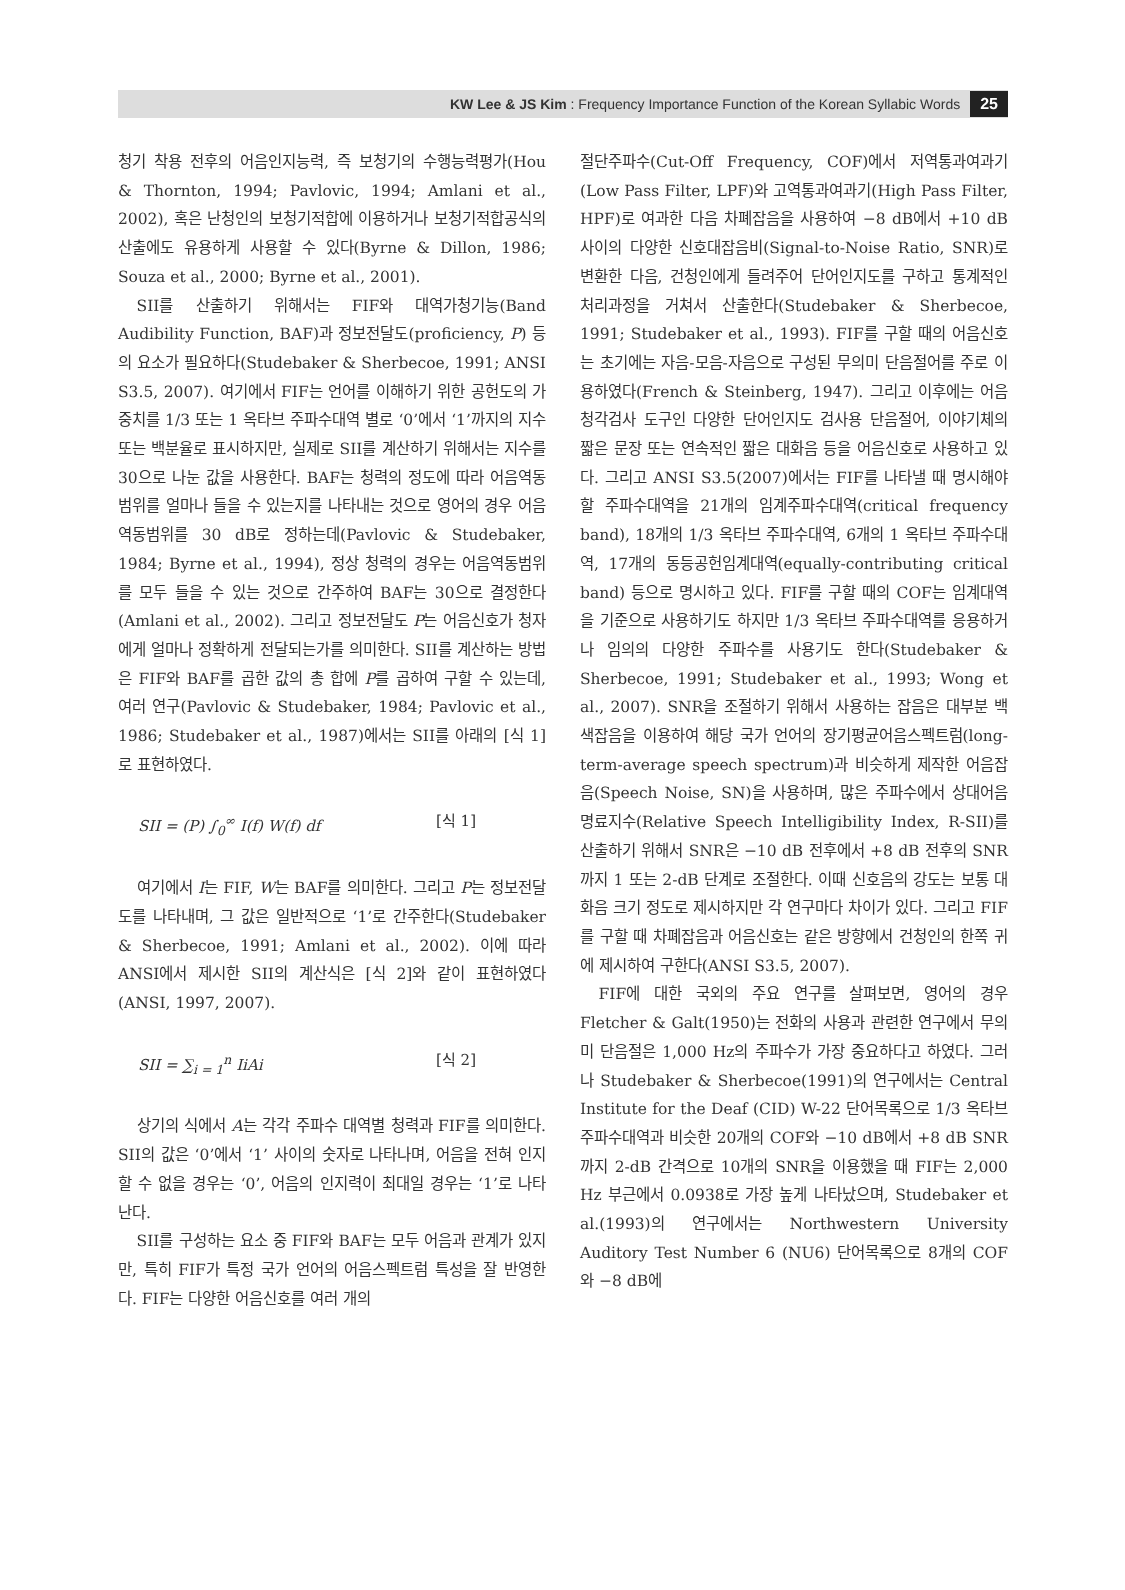KW Lee & JS Kim : Frequency Importance Function of the Korean Syllabic Words 25
청기 착용 전후의 어음인지능력, 즉 보청기의 수행능력평가(Hou & Thornton, 1994; Pavlovic, 1994; Amlani et al., 2002), 혹은 난청인의 보청기적합에 이용하거나 보청기적합공식의 산출에도 유용하게 사용할 수 있다(Byrne & Dillon, 1986; Souza et al., 2000; Byrne et al., 2001).
SII를 산출하기 위해서는 FIF와 대역가청기능(Band Audibility Function, BAF)과 정보전달도(proficiency, P) 등의 요소가 필요하다(Studebaker & Sherbecoe, 1991; ANSI S3.5, 2007). 여기에서 FIF는 언어를 이해하기 위한 공헌도의 가중치를 1/3 또는 1 옥타브 주파수대역 별로 ‘0’에서 ‘1’까지의 지수 또는 백분율로 표시하지만, 실제로 SII를 계산하기 위해서는 지수를 30으로 나눈 값을 사용한다. BAF는 청력의 정도에 따라 어음역동범위를 얼마나 들을 수 있는지를 나타내는 것으로 영어의 경우 어음역동범위를 30 dB로 정하는데(Pavlovic & Studebaker, 1984; Byrne et al., 1994), 정상 청력의 경우는 어음역동범위를 모두 들을 수 있는 것으로 간주하여 BAF는 30으로 결정한다(Amlani et al., 2002). 그리고 정보전달도 P는 어음신호가 청자에게 얼마나 정확하게 전달되는가를 의미한다. SII를 계산하는 방법은 FIF와 BAF를 곱한 값의 총 합에 P를 곱하여 구할 수 있는데, 여러 연구(Pavlovic & Studebaker, 1984; Pavlovic et al., 1986; Studebaker et al., 1987)에서는 SII를 아래의 [식 1]로 표현하였다.
SII = (P) ∫<sub>0</sub><sup>∞</sup> I(f) W(f) df [식 1]
여기에서 I는 FIF, W는 BAF를 의미한다. 그리고 P는 정보전달도를 나타내며, 그 값은 일반적으로 ‘1’로 간주한다(Studebaker & Sherbecoe, 1991; Amlani et al., 2002). 이에 따라 ANSI에서 제시한 SII의 계산식은 [식 2]와 같이 표현하였다(ANSI, 1997, 2007).
SII = ∑<sub>i = 1</sub><sup>n</sup> IiAi [식 2]
상기의 식에서 A는 각각 주파수 대역별 청력과 FIF를 의미한다. SII의 값은 ‘0’에서 ‘1’ 사이의 숫자로 나타나며, 어음을 전혀 인지할 수 없을 경우는 ‘0’, 어음의 인지력이 최대일 경우는 ‘1’로 나타난다.
SII를 구성하는 요소 중 FIF와 BAF는 모두 어음과 관계가 있지만, 특히 FIF가 특정 국가 언어의 어음스펙트럼 특성을 잘 반영한다. FIF는 다양한 어음신호를 여러 개의
절단주파수(Cut-Off Frequency, COF)에서 저역통과여과기(Low Pass Filter, LPF)와 고역통과여과기(High Pass Filter, HPF)로 여과한 다음 차폐잡음을 사용하여 −8 dB에서 +10 dB 사이의 다양한 신호대잡음비(Signal-to-Noise Ratio, SNR)로 변환한 다음, 건청인에게 들려주어 단어인지도를 구하고 통계적인 처리과정을 거쳐서 산출한다(Studebaker & Sherbecoe, 1991; Studebaker et al., 1993). FIF를 구할 때의 어음신호는 초기에는 자음-모음-자음으로 구성된 무의미 단음절어를 주로 이용하였다(French & Steinberg, 1947). 그리고 이후에는 어음청각검사 도구인 다양한 단어인지도 검사용 단음절어, 이야기체의 짧은 문장 또는 연속적인 짧은 대화음 등을 어음신호로 사용하고 있다. 그리고 ANSI S3.5(2007)에서는 FIF를 나타낼 때 명시해야 할 주파수대역을 21개의 임계주파수대역(critical frequency band), 18개의 1/3 옥타브 주파수대역, 6개의 1 옥타브 주파수대역, 17개의 동등공헌임계대역(equally-contributing critical band) 등으로 명시하고 있다. FIF를 구할 때의 COF는 임계대역을 기준으로 사용하기도 하지만 1/3 옥타브 주파수대역를 응용하거나 임의의 다양한 주파수를 사용기도 한다(Studebaker & Sherbecoe, 1991; Studebaker et al., 1993; Wong et al., 2007). SNR을 조절하기 위해서 사용하는 잡음은 대부분 백색잡음을 이용하여 해당 국가 언어의 장기평균어음스펙트럼(long-term-average speech spectrum)과 비슷하게 제작한 어음잡음(Speech Noise, SN)을 사용하며, 많은 주파수에서 상대어음명료지수(Relative Speech Intelligibility Index, R-SII)를 산출하기 위해서 SNR은 −10 dB 전후에서 +8 dB 전후의 SNR까지 1 또는 2-dB 단계로 조절한다. 이때 신호음의 강도는 보통 대화음 크기 정도로 제시하지만 각 연구마다 차이가 있다. 그리고 FIF를 구할 때 차폐잡음과 어음신호는 같은 방향에서 건청인의 한쪽 귀에 제시하여 구한다(ANSI S3.5, 2007).
FIF에 대한 국외의 주요 연구를 살펴보면, 영어의 경우 Fletcher & Galt(1950)는 전화의 사용과 관련한 연구에서 무의미 단음절은 1,000 Hz의 주파수가 가장 중요하다고 하였다. 그러나 Studebaker & Sherbecoe(1991)의 연구에서는 Central Institute for the Deaf (CID) W-22 단어목록으로 1/3 옥타브 주파수대역과 비슷한 20개의 COF와 −10 dB에서 +8 dB SNR까지 2-dB 간격으로 10개의 SNR을 이용했을 때 FIF는 2,000 Hz 부근에서 0.0938로 가장 높게 나타났으며, Studebaker et al.(1993)의 연구에서는 Northwestern University Auditory Test Number 6 (NU6) 단어목록으로 8개의 COF와 −8 dB에